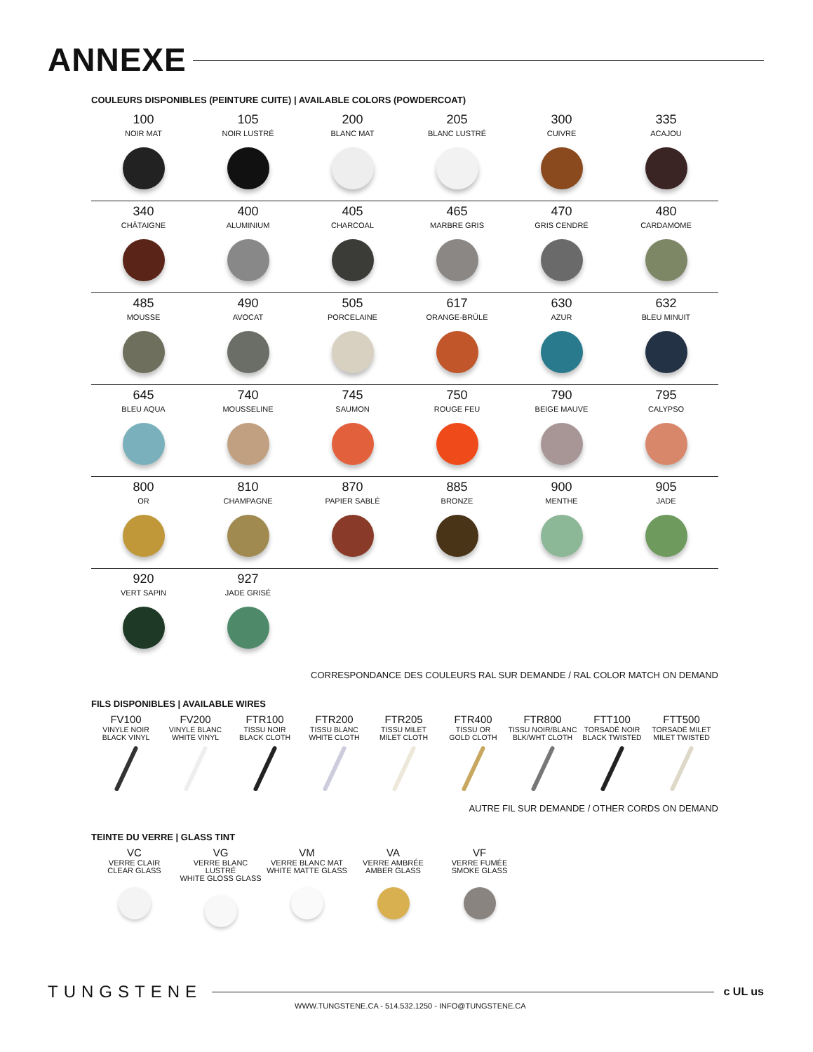ANNEXE
COULEURS DISPONIBLES (PEINTURE CUITE) | AVAILABLE COLORS (POWDERCOAT)
100
NOIR MAT
105
NOIR LUSTRÉ
200
BLANC MAT
205
BLANC LUSTRÉ
300
CUIVRE
335
ACAJOU
340
CHÂTAIGNE
400
ALUMINIUM
405
CHARCOAL
465
MARBRE GRIS
470
GRIS CENDRÉ
480
CARDAMOME
485
MOUSSE
490
AVOCAT
505
PORCELAINE
617
ORANGE-BRÛLE
630
AZUR
632
BLEU MINUIT
645
BLEU AQUA
740
MOUSSELINE
745
SAUMON
750
ROUGE FEU
790
BEIGE MAUVE
795
CALYPSO
800
OR
810
CHAMPAGNE
870
PAPIER SABLÉ
885
BRONZE
900
MENTHE
905
JADE
920
VERT SAPIN
927
JADE GRISÉ
CORRESPONDANCE DES COULEURS RAL SUR DEMANDE / RAL COLOR MATCH ON DEMAND
FILS DISPONIBLES | AVAILABLE WIRES
FV100
VINYLE NOIR
BLACK VINYL
FV200
VINYLE BLANC
WHITE VINYL
FTR100
TISSU NOIR
BLACK CLOTH
FTR200
TISSU BLANC
WHITE CLOTH
FTR205
TISSU MILET
MILET CLOTH
FTR400
TISSU OR
GOLD CLOTH
FTR800
TISSU NOIR/BLANC
BLK/WHT CLOTH
FTT100
TORSADÉ NOIR
BLACK TWISTED
FTT500
TORSADÉ MILET
MILET TWISTED
AUTRE FIL SUR DEMANDE / OTHER CORDS ON DEMAND
TEINTE DU VERRE | GLASS TINT
VC
VERRE CLAIR
CLEAR GLASS
VG
VERRE BLANC LUSTRÉ
WHITE GLOSS GLASS
VM
VERRE BLANC MAT
WHITE MATTE GLASS
VA
VERRE AMBRÉE
AMBER GLASS
VF
VERRE FUMÉE
SMOKE GLASS
TUNGSTENE
c UL us
WWW.TUNGSTENE.CA - 514.532.1250 - INFO@TUNGSTENE.CA